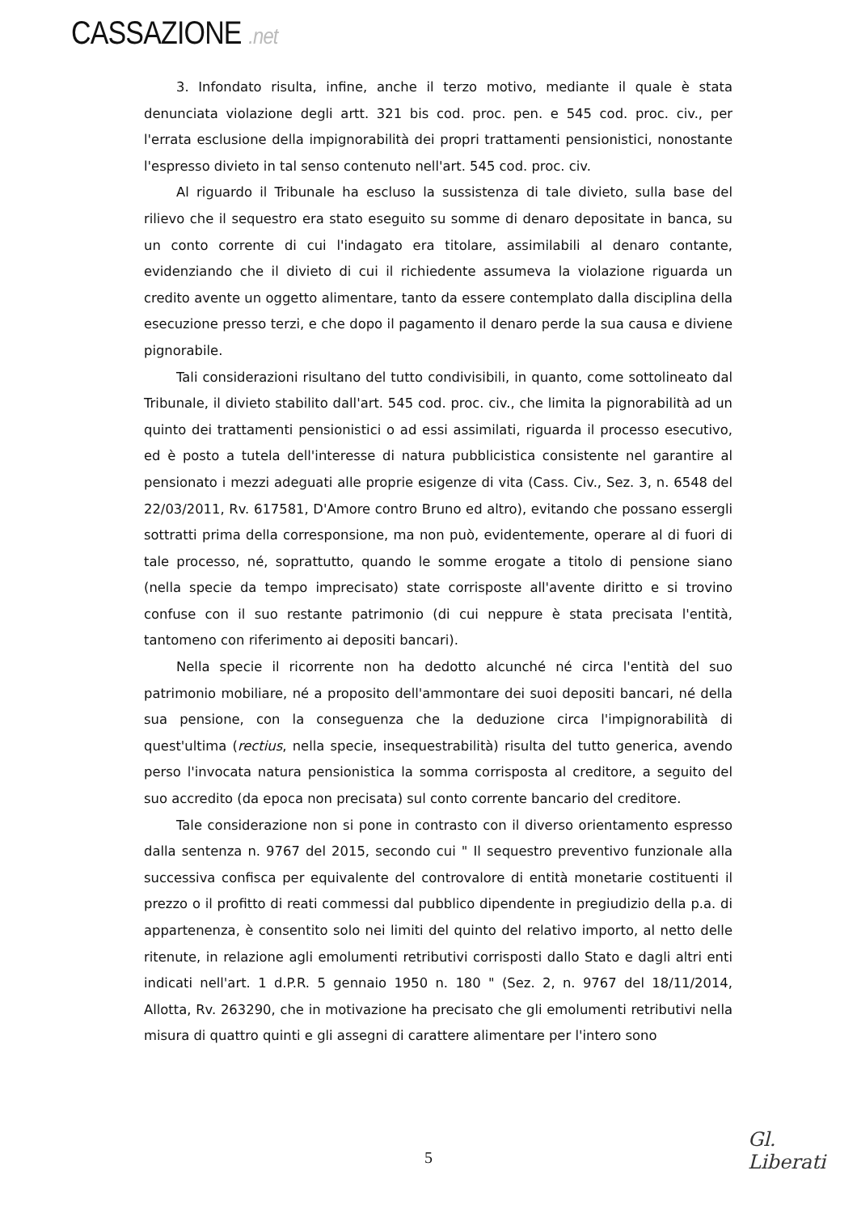CASSAZIONE .net
3. Infondato risulta, infine, anche il terzo motivo, mediante il quale è stata denunciata violazione degli artt. 321 bis cod. proc. pen. e 545 cod. proc. civ., per l'errata esclusione della impignorabilità dei propri trattamenti pensionistici, nonostante l'espresso divieto in tal senso contenuto nell'art. 545 cod. proc. civ.
Al riguardo il Tribunale ha escluso la sussistenza di tale divieto, sulla base del rilievo che il sequestro era stato eseguito su somme di denaro depositate in banca, su un conto corrente di cui l'indagato era titolare, assimilabili al denaro contante, evidenziando che il divieto di cui il richiedente assumeva la violazione riguarda un credito avente un oggetto alimentare, tanto da essere contemplato dalla disciplina della esecuzione presso terzi, e che dopo il pagamento il denaro perde la sua causa e diviene pignorabile.
Tali considerazioni risultano del tutto condivisibili, in quanto, come sottolineato dal Tribunale, il divieto stabilito dall'art. 545 cod. proc. civ., che limita la pignorabilità ad un quinto dei trattamenti pensionistici o ad essi assimilati, riguarda il processo esecutivo, ed è posto a tutela dell'interesse di natura pubblicistica consistente nel garantire al pensionato i mezzi adeguati alle proprie esigenze di vita (Cass. Civ., Sez. 3, n. 6548 del 22/03/2011, Rv. 617581, D'Amore contro Bruno ed altro), evitando che possano essergli sottratti prima della corresponsione, ma non può, evidentemente, operare al di fuori di tale processo, né, soprattutto, quando le somme erogate a titolo di pensione siano (nella specie da tempo imprecisato) state corrisposte all'avente diritto e si trovino confuse con il suo restante patrimonio (di cui neppure è stata precisata l'entità, tantomeno con riferimento ai depositi bancari).
Nella specie il ricorrente non ha dedotto alcunché né circa l'entità del suo patrimonio mobiliare, né a proposito dell'ammontare dei suoi depositi bancari, né della sua pensione, con la conseguenza che la deduzione circa l'impignorabilità di quest'ultima (rectius, nella specie, insequestrabilità) risulta del tutto generica, avendo perso l'invocata natura pensionistica la somma corrisposta al creditore, a seguito del suo accredito (da epoca non precisata) sul conto corrente bancario del creditore.
Tale considerazione non si pone in contrasto con il diverso orientamento espresso dalla sentenza n. 9767 del 2015, secondo cui " Il sequestro preventivo funzionale alla successiva confisca per equivalente del controvalore di entità monetarie costituenti il prezzo o il profitto di reati commessi dal pubblico dipendente in pregiudizio della p.a. di appartenenza, è consentito solo nei limiti del quinto del relativo importo, al netto delle ritenute, in relazione agli emolumenti retributivi corrisposti dallo Stato e dagli altri enti indicati nell'art. 1 d.P.R. 5 gennaio 1950 n. 180 " (Sez. 2, n. 9767 del 18/11/2014, Allotta, Rv. 263290, che in motivazione ha precisato che gli emolumenti retributivi nella misura di quattro quinti e gli assegni di carattere alimentare per l'intero sono
5
Gl. Liberati